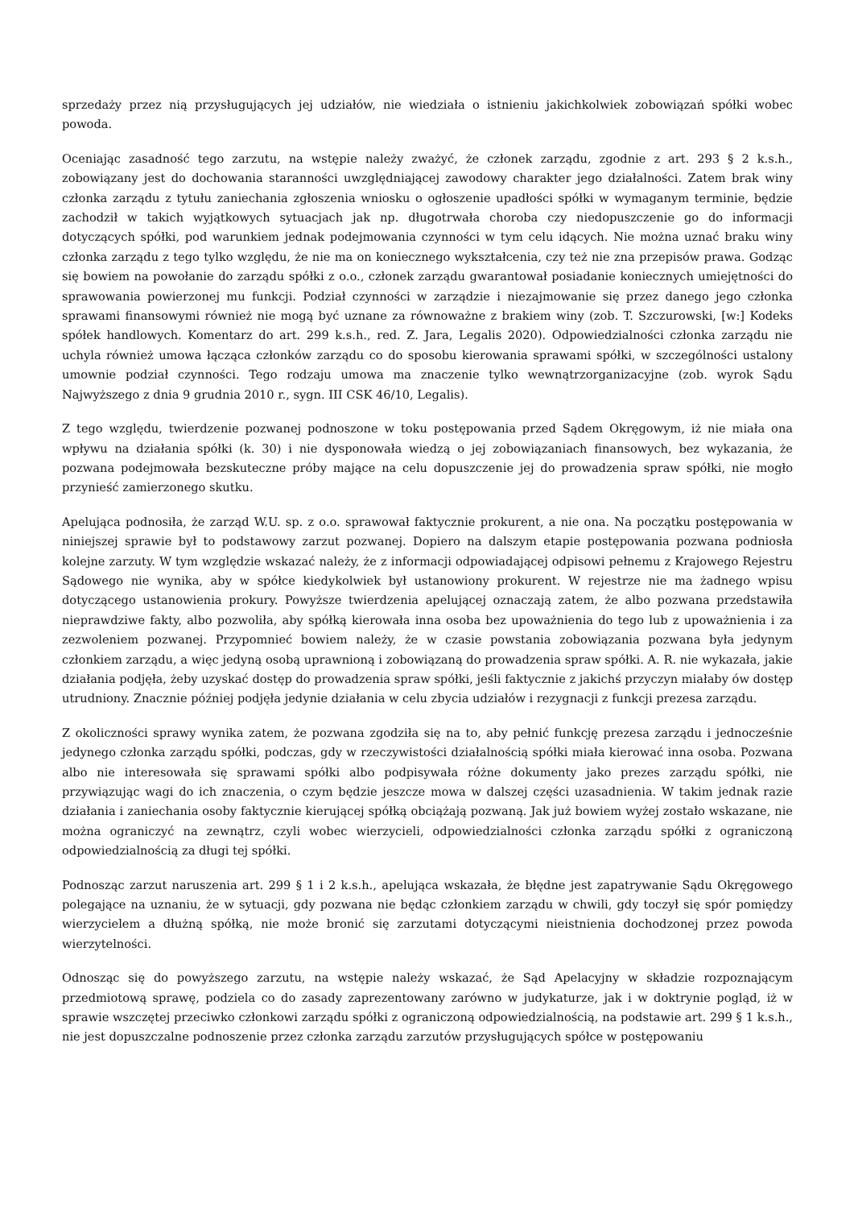sprzedaży przez nią przysługujących jej udziałów, nie wiedziała o istnieniu jakichkolwiek zobowiązań spółki wobec powoda.
Oceniając zasadność tego zarzutu, na wstępie należy zważyć, że członek zarządu, zgodnie z art. 293 § 2 k.s.h., zobowiązany jest do dochowania staranności uwzględniającej zawodowy charakter jego działalności. Zatem brak winy członka zarządu z tytułu zaniechania zgłoszenia wniosku o ogłoszenie upadłości spółki w wymaganym terminie, będzie zachodził w takich wyjątkowych sytuacjach jak np. długotrwała choroba czy niedopuszczenie go do informacji dotyczących spółki, pod warunkiem jednak podejmowania czynności w tym celu idących. Nie można uznać braku winy członka zarządu z tego tylko względu, że nie ma on koniecznego wykształcenia, czy też nie zna przepisów prawa. Godząc się bowiem na powołanie do zarządu spółki z o.o., członek zarządu gwarantował posiadanie koniecznych umiejętności do sprawowania powierzonej mu funkcji. Podział czynności w zarządzie i niezajmowanie się przez danego jego członka sprawami finansowymi również nie mogą być uznane za równoważne z brakiem winy (zob. T. Szczurowski, [w:] Kodeks spółek handlowych. Komentarz do art. 299 k.s.h., red. Z. Jara, Legalis 2020). Odpowiedzialności członka zarządu nie uchyla również umowa łącząca członków zarządu co do sposobu kierowania sprawami spółki, w szczególności ustalony umownie podział czynności. Tego rodzaju umowa ma znaczenie tylko wewnątrzorganizacyjne (zob. wyrok Sądu Najwyższego z dnia 9 grudnia 2010 r., sygn. III CSK 46/10, Legalis).
Z tego względu, twierdzenie pozwanej podnoszone w toku postępowania przed Sądem Okręgowym, iż nie miała ona wpływu na działania spółki (k. 30) i nie dysponowała wiedzą o jej zobowiązaniach finansowych, bez wykazania, że pozwana podejmowała bezskuteczne próby mające na celu dopuszczenie jej do prowadzenia spraw spółki, nie mogło przynieść zamierzonego skutku.
Apelująca podnosiła, że zarząd W.U. sp. z o.o. sprawował faktycznie prokurent, a nie ona. Na początku postępowania w niniejszej sprawie był to podstawowy zarzut pozwanej. Dopiero na dalszym etapie postępowania pozwana podniosła kolejne zarzuty. W tym względzie wskazać należy, że z informacji odpowiadającej odpisowi pełnemu z Krajowego Rejestru Sądowego nie wynika, aby w spółce kiedykolwiek był ustanowiony prokurent. W rejestrze nie ma żadnego wpisu dotyczącego ustanowienia prokury. Powyższe twierdzenia apelującej oznaczają zatem, że albo pozwana przedstawiła nieprawdziwe fakty, albo pozwoliła, aby spółką kierowała inna osoba bez upoważnienia do tego lub z upoważnienia i za zezwoleniem pozwanej. Przypomnieć bowiem należy, że w czasie powstania zobowiązania pozwana była jedynym członkiem zarządu, a więc jedyną osobą uprawnioną i zobowiązaną do prowadzenia spraw spółki. A. R. nie wykazała, jakie działania podjęła, żeby uzyskać dostęp do prowadzenia spraw spółki, jeśli faktycznie z jakichś przyczyn miałaby ów dostęp utrudniony. Znacznie później podjęła jedynie działania w celu zbycia udziałów i rezygnacji z funkcji prezesa zarządu.
Z okoliczności sprawy wynika zatem, że pozwana zgodziła się na to, aby pełnić funkcję prezesa zarządu i jednocześnie jedynego członka zarządu spółki, podczas, gdy w rzeczywistości działalnością spółki miała kierować inna osoba. Pozwana albo nie interesowała się sprawami spółki albo podpisywała różne dokumenty jako prezes zarządu spółki, nie przywiązując wagi do ich znaczenia, o czym będzie jeszcze mowa w dalszej części uzasadnienia. W takim jednak razie działania i zaniechania osoby faktycznie kierującej spółką obciążają pozwaną. Jak już bowiem wyżej zostało wskazane, nie można ograniczyć na zewnątrz, czyli wobec wierzycieli, odpowiedzialności członka zarządu spółki z ograniczoną odpowiedzialnością za długi tej spółki.
Podnosząc zarzut naruszenia art. 299 § 1 i 2 k.s.h., apelująca wskazała, że błędne jest zapatrywanie Sądu Okręgowego polegające na uznaniu, że w sytuacji, gdy pozwana nie będąc członkiem zarządu w chwili, gdy toczył się spór pomiędzy wierzycielem a dłużną spółką, nie może bronić się zarzutami dotyczącymi nieistnienia dochodzonej przez powoda wierzytelności.
Odnosząc się do powyższego zarzutu, na wstępie należy wskazać, że Sąd Apelacyjny w składzie rozpoznającym przedmiotową sprawę, podziela co do zasady zaprezentowany zarówno w judykaturze, jak i w doktrynie pogląd, iż w sprawie wszczętej przeciwko członkowi zarządu spółki z ograniczoną odpowiedzialnością, na podstawie art. 299 § 1 k.s.h., nie jest dopuszczalne podnoszenie przez członka zarządu zarzutów przysługujących spółce w postępowaniu